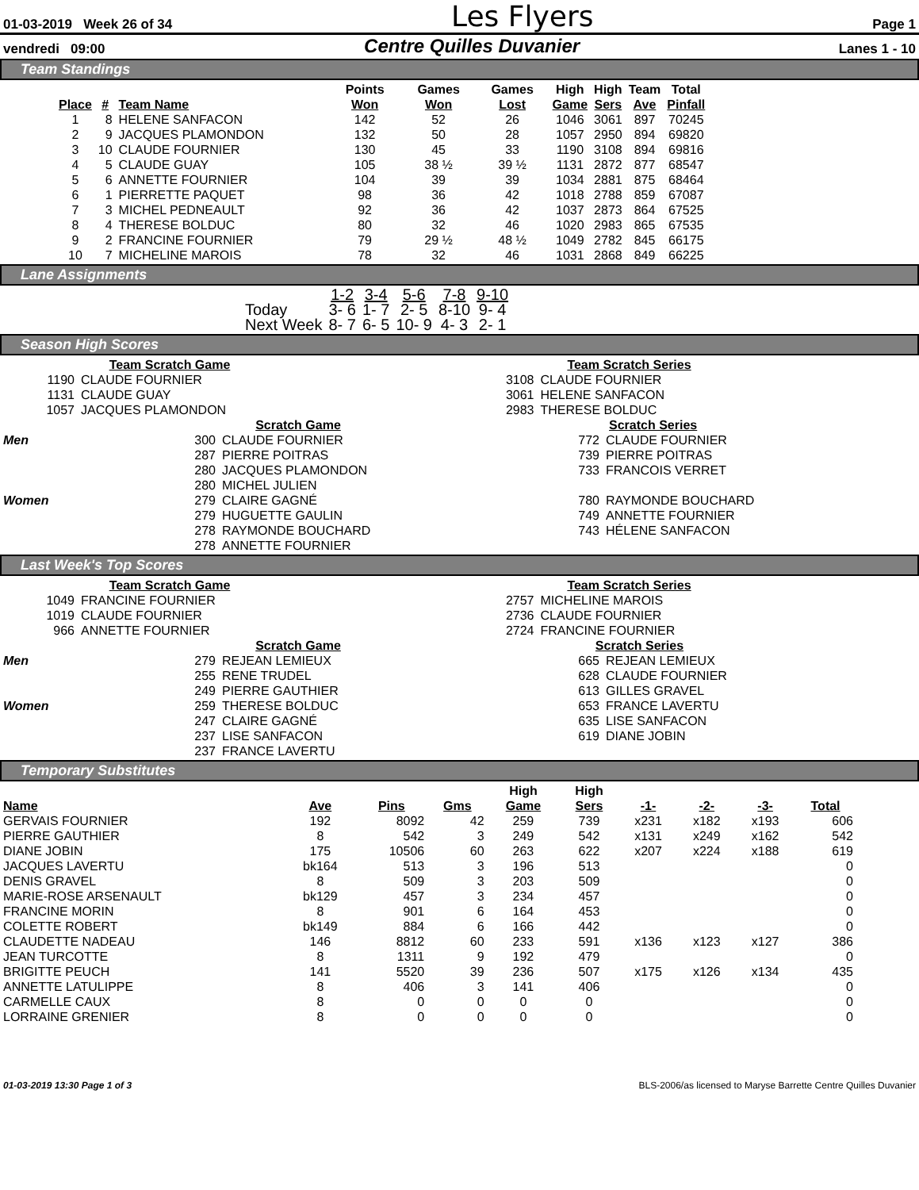01-03-2019 Week 26 of 34 Les Flyers Page 1
vendredi 09:00 Centre Quilles Duvanier Lanes 1 - 10
Team Standings
| | | | Points | Games | Games | High | High | Team | Total |
| --- | --- | --- | --- | --- | --- | --- | --- | --- | --- |
| Place | # | Team Name | Won | Won | Lost | Game | Sers | Ave | Pinfall |
| 1 | 8 | HELENE SANFACON | 142 | 52 | 26 | 1046 | 3061 | 897 | 70245 |
| 2 | 9 | JACQUES PLAMONDON | 132 | 50 | 28 | 1057 | 2950 | 894 | 69820 |
| 3 | 10 | CLAUDE FOURNIER | 130 | 45 | 33 | 1190 | 3108 | 894 | 69816 |
| 4 | 5 | CLAUDE GUAY | 105 | 38 ½ | 39 ½ | 1131 | 2872 | 877 | 68547 |
| 5 | 6 | ANNETTE FOURNIER | 104 | 39 | 39 | 1034 | 2881 | 875 | 68464 |
| 6 | 1 | PIERRETTE PAQUET | 98 | 36 | 42 | 1018 | 2788 | 859 | 67087 |
| 7 | 3 | MICHEL PEDNEAULT | 92 | 36 | 42 | 1037 | 2873 | 864 | 67525 |
| 8 | 4 | THERESE BOLDUC | 80 | 32 | 46 | 1020 | 2983 | 865 | 67535 |
| 9 | 2 | FRANCINE FOURNIER | 79 | 29 ½ | 48 ½ | 1049 | 2782 | 845 | 66175 |
| 10 | 7 | MICHELINE MAROIS | 78 | 32 | 46 | 1031 | 2868 | 849 | 66225 |
Lane Assignments
| | 1-2 | 3-4 | 5-6 | 7-8 | 9-10 |
| Today | 3- 6 | 1- 7 | 2- 5 | 8-10 | 9- 4 |
| Next Week | 8- 7 | 6- 5 | 10- 9 | 4- 3 | 2- 1 |
Season High Scores
| Team Scratch Game | |
| --- | --- |
| 1190 | CLAUDE FOURNIER |
| 1131 | CLAUDE GUAY |
| 1057 | JACQUES PLAMONDON |
| Team Scratch Series | |
| --- | --- |
| 3108 | CLAUDE FOURNIER |
| 3061 | HELENE SANFACON |
| 2983 | THERESE BOLDUC |
| | Scratch Game | | | Scratch Series | |
| Men | 300 | CLAUDE FOURNIER | | 772 | CLAUDE FOURNIER |
| | 287 | PIERRE POITRAS | | 739 | PIERRE POITRAS |
| | 280 | JACQUES PLAMONDON | | 733 | FRANCOIS VERRET |
| | 280 | MICHEL JULIEN | | | |
| Women | 279 | CLAIRE GAGNÉ | | 780 | RAYMONDE BOUCHARD |
| | 279 | HUGUETTE GAULIN | | 749 | ANNETTE FOURNIER |
| | 278 | RAYMONDE BOUCHARD | | 743 | HÉLENE SANFACON |
| | 278 | ANNETTE FOURNIER | | | |
Last Week's Top Scores
| Team Scratch Game | |
| --- | --- |
| 1049 | FRANCINE FOURNIER |
| 1019 | CLAUDE FOURNIER |
| 966 | ANNETTE FOURNIER |
| Team Scratch Series | |
| --- | --- |
| 2757 | MICHELINE MAROIS |
| 2736 | CLAUDE FOURNIER |
| 2724 | FRANCINE FOURNIER |
| | Scratch Game | | | Scratch Series | |
| Men | 279 | REJEAN LEMIEUX | | 665 | REJEAN LEMIEUX |
| | 255 | RENE TRUDEL | | 628 | CLAUDE FOURNIER |
| | 249 | PIERRE GAUTHIER | | 613 | GILLES GRAVEL |
| Women | 259 | THERESE BOLDUC | | 653 | FRANCE LAVERTU |
| | 247 | CLAIRE GAGNÉ | | 635 | LISE SANFACON |
| | 237 | LISE SANFACON | | 619 | DIANE JOBIN |
| | 237 | FRANCE LAVERTU | | | |
Temporary Substitutes
| | | | | High | High | | | | |
| --- | --- | --- | --- | --- | --- | --- | --- | --- | --- |
| Name | Ave | Pins | Gms | Game | Sers | -1- | -2- | -3- | Total |
| GERVAIS FOURNIER | 192 | 8092 | 42 | 259 | 739 | x231 | x182 | x193 | 606 |
| PIERRE GAUTHIER | 8 | 542 | 3 | 249 | 542 | x131 | x249 | x162 | 542 |
| DIANE JOBIN | 175 | 10506 | 60 | 263 | 622 | x207 | x224 | x188 | 619 |
| JACQUES LAVERTU | bk164 | 513 | 3 | 196 | 513 | | | | 0 |
| DENIS GRAVEL | 8 | 509 | 3 | 203 | 509 | | | | 0 |
| MARIE-ROSE ARSENAULT | bk129 | 457 | 3 | 234 | 457 | | | | 0 |
| FRANCINE MORIN | 8 | 901 | 6 | 164 | 453 | | | | 0 |
| COLETTE ROBERT | bk149 | 884 | 6 | 166 | 442 | | | | 0 |
| CLAUDETTE NADEAU | 146 | 8812 | 60 | 233 | 591 | x136 | x123 | x127 | 386 |
| JEAN TURCOTTE | 8 | 1311 | 9 | 192 | 479 | | | | 0 |
| BRIGITTE PEUCH | 141 | 5520 | 39 | 236 | 507 | x175 | x126 | x134 | 435 |
| ANNETTE LATULIPPE | 8 | 406 | 3 | 141 | 406 | | | | 0 |
| CARMELLE CAUX | 8 | 0 | 0 | 0 | 0 | | | | 0 |
| LORRAINE GRENIER | 8 | 0 | 0 | 0 | 0 | | | | 0 |
01-03-2019 13:30 Page 1 of 3 BLS-2006/as licensed to Maryse Barrette Centre Quilles Duvanier